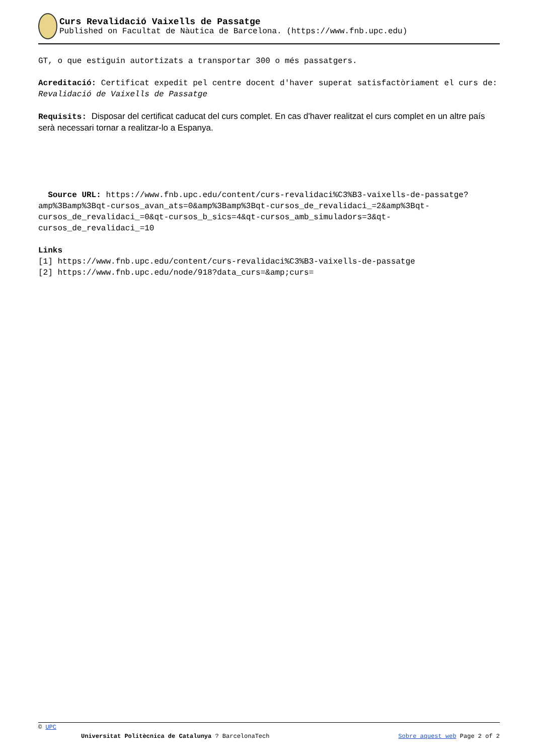Curs Revalidació Vaixells de Passatge
Published on Facultat de Nàutica de Barcelona. (https://www.fnb.upc.edu)
GT, o que estiguin autortizats a transportar 300 o més passatgers.
Acreditació: Certificat expedit pel centre docent d'haver superat satisfactòriament el curs de: Revalidació de Vaixells de Passatge
Requisits: Disposar del certificat caducat del curs complet. En cas d'haver realitzat el curs complet en un altre país serà necessari tornar a realitzar-lo a Espanya.
Source URL: https://www.fnb.upc.edu/content/curs-revalidaci%C3%B3-vaixells-de-passatge?amp%3Bamp%3Bqt-cursos_avan_ats=0&amp%3Bamp%3Bqt-cursos_de_revalidaci_=2&amp%3Bqt-cursos_de_revalidaci_=0&qt-cursos_b_sics=4&qt-cursos_amb_simuladors=3&qt-cursos_de_revalidaci_=10
Links
[1] https://www.fnb.upc.edu/content/curs-revalidaci%C3%B3-vaixells-de-passatge
[2] https://www.fnb.upc.edu/node/918?data_curs=&amp;curs=
© UPC
Universitat Politècnica de Catalunya ? BarcelonaTech Sobre aquest web Page 2 of 2